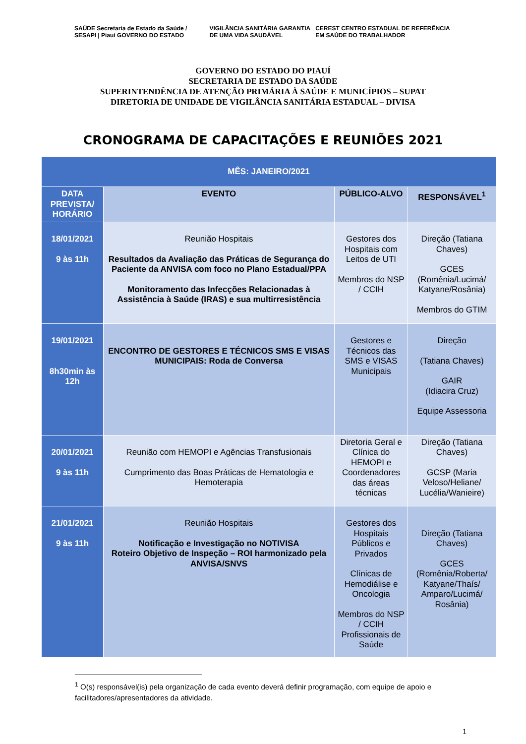SAÚDE Secretaria de Estado da Saúde / SESAPI | Piauí GOVERNO DO ESTADO VIGILÂNCIA SANITÁRIA GARANTIA DE UMA VIDA SAUDÁVEL CEREST CENTRO ESTADUAL DE REFERÊNCIA EM SAÚDE DO TRABALHADOR
GOVERNO DO ESTADO DO PIAUÍ
SECRETARIA DE ESTADO DA SAÚDE
SUPERINTENDÊNCIA DE ATENÇÃO PRIMÁRIA À SAÚDE E MUNICÍPIOS – SUPAT
DIRETORIA DE UNIDADE DE VIGILÂNCIA SANITÁRIA ESTADUAL – DIVISA
CRONOGRAMA DE CAPACITAÇÕES E REUNIÕES 2021
| MÊS: JANEIRO/2021 | | | |
| --- | --- | --- | --- |
| DATA PREVISTA/ HORÁRIO | EVENTO | PÚBLICO-ALVO | RESPONSÁVEL<sup>1</sup> |
| 18/01/2021 9 às 11h | Reunião Hospitais Resultados da Avaliação das Práticas de Segurança do Paciente da ANVISA com foco no Plano Estadual/PPA Monitoramento das Infecções Relacionadas à Assistência à Saúde (IRAS) e sua multirresistência | Gestores dos Hospitais com Leitos de UTI Membros do NSP / CCIH | Direção (Tatiana Chaves) GCES (Romênia/Lucimá/ Katyane/Rosânia) Membros do GTIM |
| 19/01/2021 8h30min às 12h | ENCONTRO DE GESTORES E TÉCNICOS SMS E VISAS MUNICIPAIS: Roda de Conversa | Gestores e Técnicos das SMS e VISAS Municipais | Direção (Tatiana Chaves) GAIR (Idiacira Cruz) Equipe Assessoria |
| 20/01/2021 9 às 11h | Reunião com HEMOPI e Agências Transfusionais Cumprimento das Boas Práticas de Hematologia e Hemoterapia | Diretoria Geral e Clínica do HEMOPI e Coordenadores das áreas técnicas | Direção (Tatiana Chaves) GCSP (Maria Veloso/Heliane/ Lucélia/Wanieire) |
| 21/01/2021 9 às 11h | Reunião Hospitais Notificação e Investigação no NOTIVISA Roteiro Objetivo de Inspeção – ROI harmonizado pela ANVISA/SNVS | Gestores dos Hospitais Públicos e Privados Clínicas de Hemodiálise e Oncologia Membros do NSP / CCIH Profissionais de Saúde | Direção (Tatiana Chaves) GCES (Romênia/Roberta/ Katyane/Thaís/ Amparo/Lucimá/ Rosânia) |
<sup>1</sup> O(s) responsável(is) pela organização de cada evento deverá definir programação, com equipe de apoio e facilitadores/apresentadores da atividade.
1